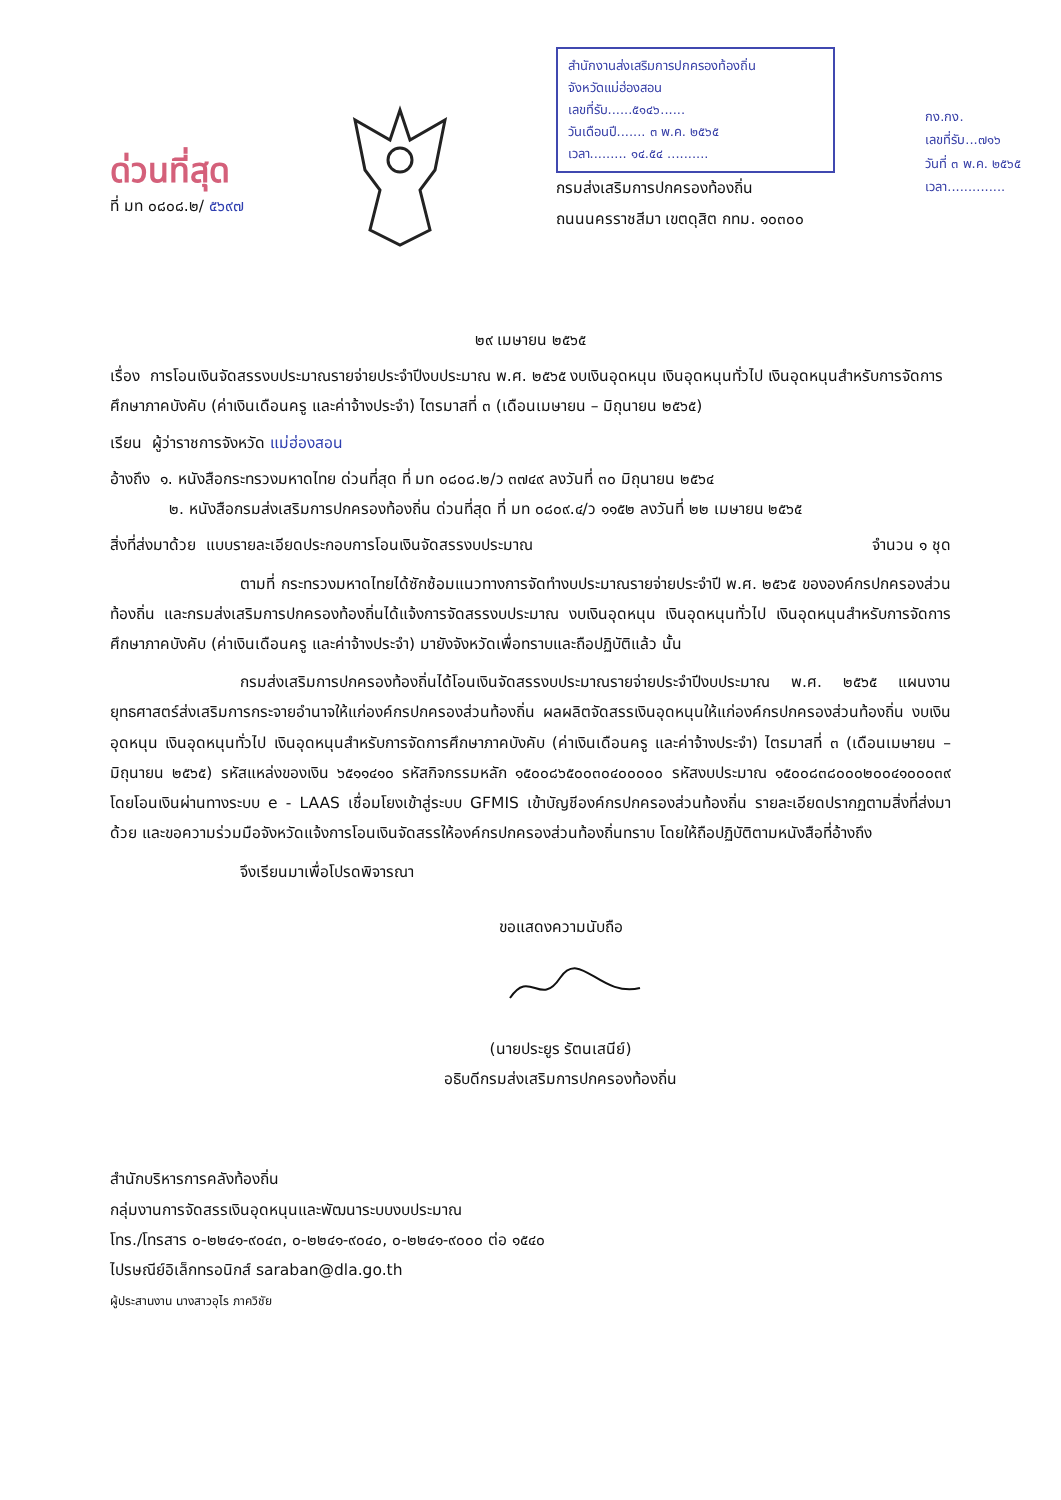ด่วนที่สุด
ที่ มท ๐๘๐๘.๒/ ๕๖๙๗
สำนักงานส่งเสริมการปกครองท้องถิ่น
จังหวัดแม่ฮ่องสอน
เลขที่รับ......๕๑๔๖......
วันเดือนปี....... ๓ พ.ค. ๒๕๖๕
เวลา......... ๑๔.๕๔ ..........
กรมส่งเสริมการปกครองท้องถิ่น
ถนนนครราชสีมา เขตดุสิต กทม. ๑๐๓๐๐
กง.กง.
เลขที่รับ...๗๑๖
วันที่ ๓ พ.ค. ๒๕๖๕
เวลา..............
๒๙ เมษายน ๒๕๖๕
เรื่อง การโอนเงินจัดสรรงบประมาณรายจ่ายประจำปีงบประมาณ พ.ศ. ๒๕๖๕ งบเงินอุดหนุน เงินอุดหนุนทั่วไป เงินอุดหนุนสำหรับการจัดการศึกษาภาคบังคับ (ค่าเงินเดือนครู และค่าจ้างประจำ) ไตรมาสที่ ๓ (เดือนเมษายน – มิถุนายน ๒๕๖๕)
เรียน ผู้ว่าราชการจังหวัด แม่ฮ่องสอน
อ้างถึง ๑. หนังสือกระทรวงมหาดไทย ด่วนที่สุด ที่ มท ๐๘๐๘.๒/ว ๓๗๔๙ ลงวันที่ ๓๐ มิถุนายน ๒๕๖๔
๒. หนังสือกรมส่งเสริมการปกครองท้องถิ่น ด่วนที่สุด ที่ มท ๐๘๐๙.๔/ว ๑๑๕๒ ลงวันที่ ๒๒ เมษายน ๒๕๖๕
สิ่งที่ส่งมาด้วย แบบรายละเอียดประกอบการโอนเงินจัดสรรงบประมาณ จำนวน ๑ ชุด
ตามที่ กระทรวงมหาดไทยได้ซักซ้อมแนวทางการจัดทำงบประมาณรายจ่ายประจำปี พ.ศ. ๒๕๖๕ ขององค์กรปกครองส่วนท้องถิ่น และกรมส่งเสริมการปกครองท้องถิ่นได้แจ้งการจัดสรรงบประมาณ งบเงินอุดหนุน เงินอุดหนุนทั่วไป เงินอุดหนุนสำหรับการจัดการศึกษาภาคบังคับ (ค่าเงินเดือนครู และค่าจ้างประจำ) มายังจังหวัดเพื่อทราบและถือปฏิบัติแล้ว นั้น
กรมส่งเสริมการปกครองท้องถิ่นได้โอนเงินจัดสรรงบประมาณรายจ่ายประจำปีงบประมาณ พ.ศ. ๒๕๖๕ แผนงานยุทธศาสตร์ส่งเสริมการกระจายอำนาจให้แก่องค์กรปกครองส่วนท้องถิ่น ผลผลิตจัดสรรเงินอุดหนุนให้แก่องค์กรปกครองส่วนท้องถิ่น งบเงินอุดหนุน เงินอุดหนุนทั่วไป เงินอุดหนุนสำหรับการจัดการศึกษาภาคบังคับ (ค่าเงินเดือนครู และค่าจ้างประจำ) ไตรมาสที่ ๓ (เดือนเมษายน – มิถุนายน ๒๕๖๕) รหัสแหล่งของเงิน ๖๕๑๑๔๑๐ รหัสกิจกรรมหลัก ๑๕๐๐๘๖๕๐๐๓๐๔๐๐๐๐๐ รหัสงบประมาณ ๑๕๐๐๘๓๘๐๐๐๒๐๐๔๑๐๐๐๓๙ โดยโอนเงินผ่านทางระบบ e - LAAS เชื่อมโยงเข้าสู่ระบบ GFMIS เข้าบัญชีองค์กรปกครองส่วนท้องถิ่น รายละเอียดปรากฏตามสิ่งที่ส่งมาด้วย และขอความร่วมมือจังหวัดแจ้งการโอนเงินจัดสรรให้องค์กรปกครองส่วนท้องถิ่นทราบ โดยให้ถือปฏิบัติตามหนังสือที่อ้างถึง
จึงเรียนมาเพื่อโปรดพิจารณา
ขอแสดงความนับถือ
(นายประยูร รัตนเสนีย์)
อธิบดีกรมส่งเสริมการปกครองท้องถิ่น
สำนักบริหารการคลังท้องถิ่น
กลุ่มงานการจัดสรรเงินอุดหนุนและพัฒนาระบบงบประมาณ
โทร./โทรสาร ๐-๒๒๔๑-๙๐๔๓, ๐-๒๒๔๑-๙๐๔๐, ๐-๒๒๔๑-๙๐๐๐ ต่อ ๑๕๔๐
ไปรษณีย์อิเล็กทรอนิกส์ saraban@dla.go.th
ผู้ประสานงาน นางสาวอุไร ภาควิชัย